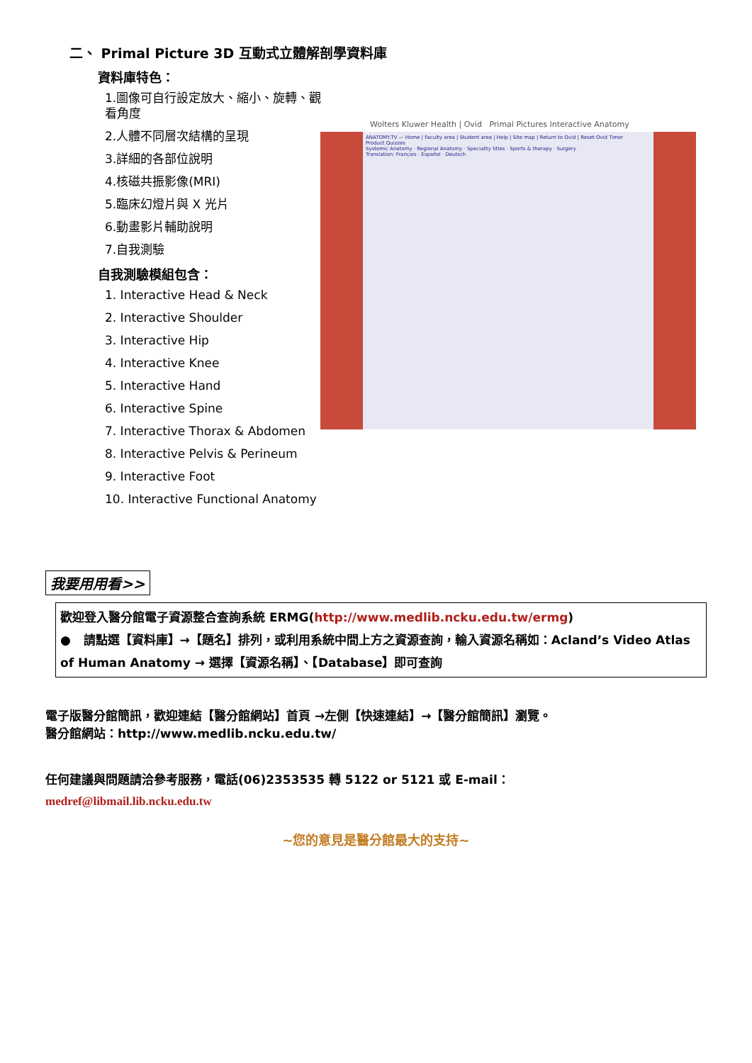二、 Primal Picture 3D 互動式立體解剖學資料庫
資料庫特色：
1.圖像可自行設定放大、縮小、旋轉、觀看角度
2.人體不同層次結構的呈現
3.詳細的各部位說明
4.核磁共振影像(MRI)
5.臨床幻燈片與 X 光片
6.動畫影片輔助說明
7.自我測驗
自我測驗模組包含：
1. Interactive Head & Neck
2. Interactive Shoulder
3. Interactive Hip
4. Interactive Knee
5. Interactive Hand
6. Interactive Spine
7. Interactive Thorax & Abdomen
8. Interactive Pelvis & Perineum
9. Interactive Foot
10. Interactive Functional Anatomy
Wolters Kluwer Health | Ovid Primal Pictures Interactive Anatomy
ANATOMY.TV — Home | Faculty area | Student area | Help | Site map | Return to Ovid | Reset Ovid Timer
Product Quizzes
Systemic Anatomy · Regional Anatomy · Speciality titles · Sports & therapy · Surgery
Translation: Français · Español · Deutsch
我要用用看>>
歡迎登入醫分館電子資源整合查詢系統 ERMG(http://www.medlib.ncku.edu.tw/ermg)
● 請點選【資料庫】→【題名】排列，或利用系統中間上方之資源查詢，輸入資源名稱如：Acland’s Video Atlas of Human Anatomy → 選擇【資源名稱】、【Database】即可查詢
電子版醫分館簡訊，歡迎連結【醫分館網站】首頁 →左側【快速連結】→【醫分館簡訊】瀏覽。
醫分館網站：http://www.medlib.ncku.edu.tw/
任何建議與問題請洽參考服務，電話(06)2353535 轉 5122 or 5121 或 E-mail：
medref@libmail.lib.ncku.edu.tw
~您的意見是醫分館最大的支持~